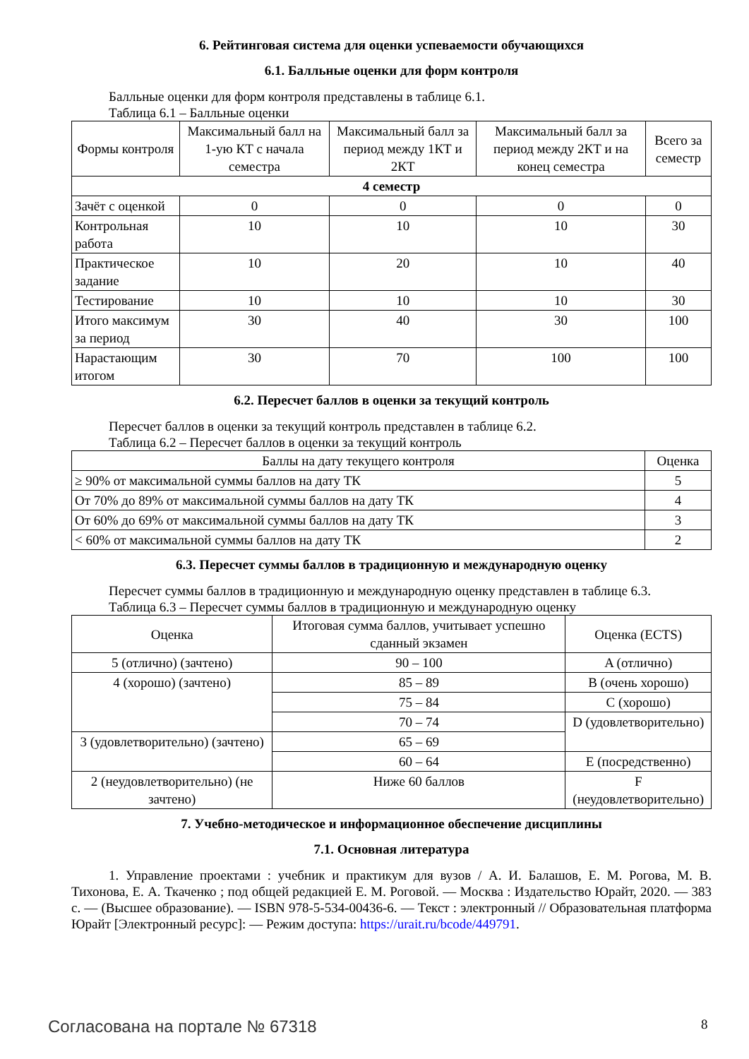6. Рейтинговая система для оценки успеваемости обучающихся
6.1. Балльные оценки для форм контроля
Балльные оценки для форм контроля представлены в таблице 6.1.
Таблица 6.1 – Балльные оценки
| Формы контроля | Максимальный балл на 1-ую КТ с начала семестра | Максимальный балл за период между 1КТ и 2КТ | Максимальный балл за период между 2КТ и на конец семестра | Всего за семестр |
| --- | --- | --- | --- | --- |
| 4 семестр | | | | |
| Зачёт с оценкой | 0 | 0 | 0 | 0 |
| Контрольная работа | 10 | 10 | 10 | 30 |
| Практическое задание | 10 | 20 | 10 | 40 |
| Тестирование | 10 | 10 | 10 | 30 |
| Итого максимум за период | 30 | 40 | 30 | 100 |
| Нарастающим итогом | 30 | 70 | 100 | 100 |
6.2. Пересчет баллов в оценки за текущий контроль
Пересчет баллов в оценки за текущий контроль представлен в таблице 6.2.
Таблица 6.2 – Пересчет баллов в оценки за текущий контроль
| Баллы на дату текущего контроля | Оценка |
| --- | --- |
| ≥ 90% от максимальной суммы баллов на дату ТК | 5 |
| От 70% до 89% от максимальной суммы баллов на дату ТК | 4 |
| От 60% до 69% от максимальной суммы баллов на дату ТК | 3 |
| < 60% от максимальной суммы баллов на дату ТК | 2 |
6.3. Пересчет суммы баллов в традиционную и международную оценку
Пересчет суммы баллов в традиционную и международную оценку представлен в таблице 6.3.
Таблица 6.3 – Пересчет суммы баллов в традиционную и международную оценку
| Оценка | Итоговая сумма баллов, учитывает успешно сданный экзамен | Оценка (ECTS) |
| --- | --- | --- |
| 5 (отлично) (зачтено) | 90 – 100 | A (отлично) |
| 4 (хорошо) (зачтено) | 85 – 89 | B (очень хорошо) |
| | 75 – 84 | C (хорошо) |
| | 70 – 74 | D (удовлетворительно) |
| 3 (удовлетворительно) (зачтено) | 65 – 69 | |
| | 60 – 64 | E (посредственно) |
| 2 (неудовлетворительно) (не зачтено) | Ниже 60 баллов | F (неудовлетворительно) |
7. Учебно-методическое и информационное обеспечение дисциплины
7.1. Основная литература
1. Управление проектами : учебник и практикум для вузов / А. И. Балашов, Е. М. Рогова, М. В. Тихонова, Е. А. Ткаченко ; под общей редакцией Е. М. Роговой. — Москва : Издательство Юрайт, 2020. — 383 с. — (Высшее образование). — ISBN 978-5-534-00436-6. — Текст : электронный // Образовательная платформа Юрайт [Электронный ресурс]: — Режим доступа: https://urait.ru/bcode/449791.
Согласована на портале № 67318 8